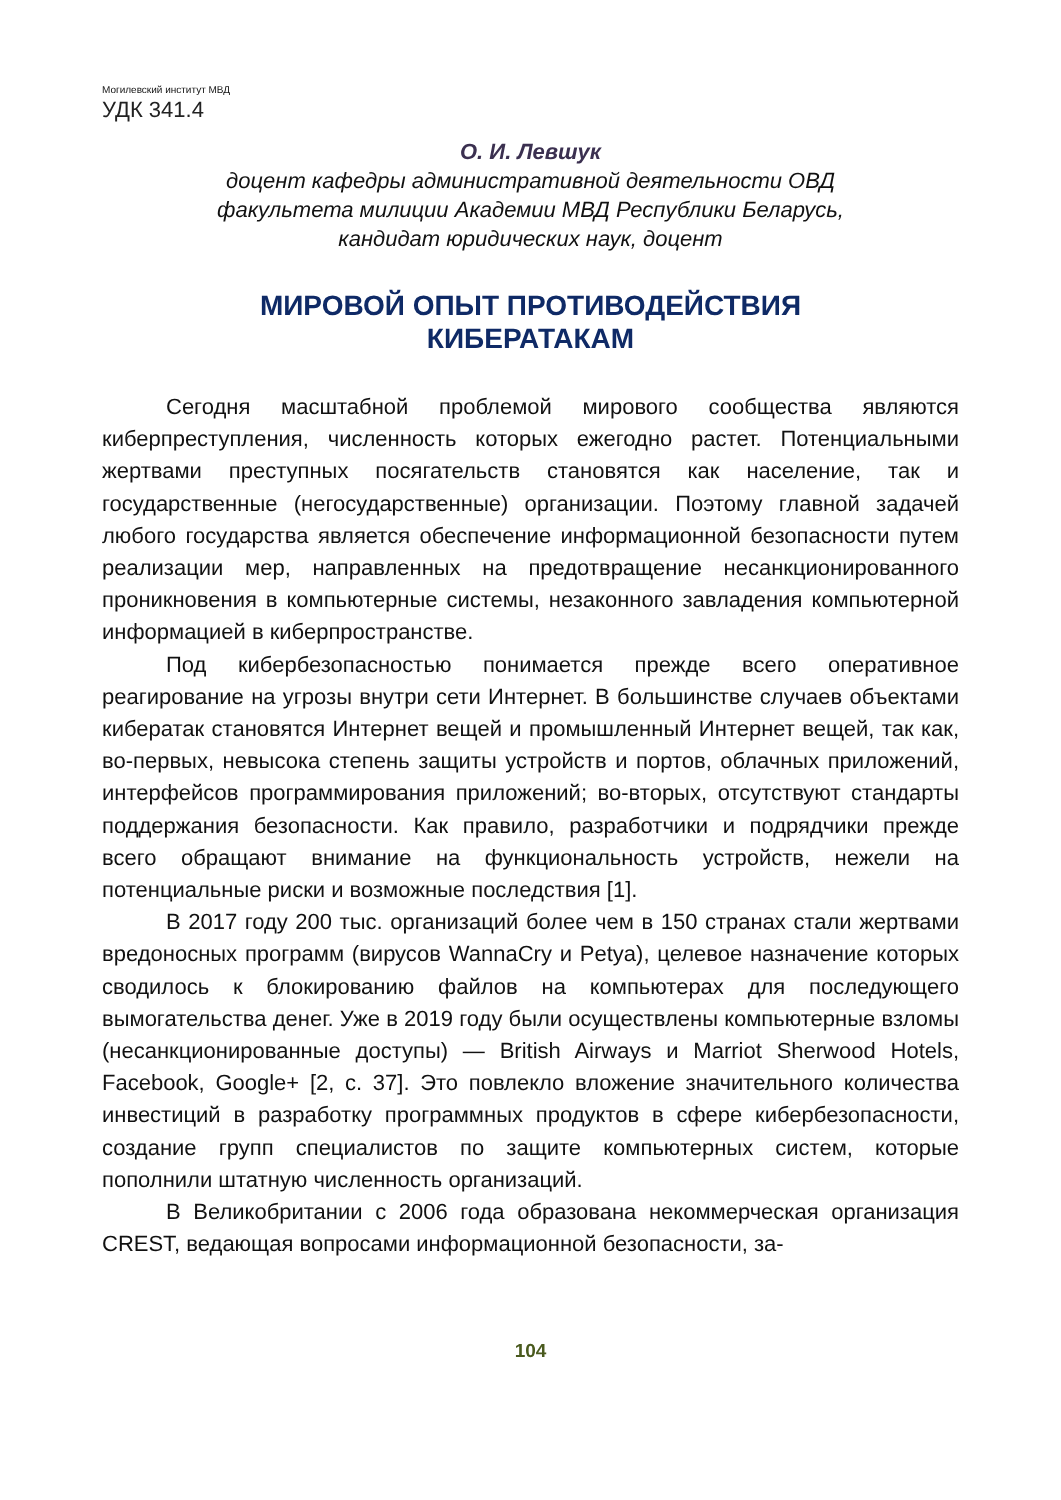Могилевский институт МВД
УДК 341.4
О. И. Левшук
доцент кафедры административной деятельности ОВД
факультета милиции Академии МВД Республики Беларусь,
кандидат юридических наук, доцент
МИРОВОЙ ОПЫТ ПРОТИВОДЕЙСТВИЯ
КИБЕРАТАКАМ
Сегодня масштабной проблемой мирового сообщества являются киберпреступления, численность которых ежегодно растет. Потенциальными жертвами преступных посягательств становятся как население, так и государственные (негосударственные) организации. Поэтому главной задачей любого государства является обеспечение информационной безопасности путем реализации мер, направленных на предотвращение несанкционированного проникновения в компьютерные системы, незаконного завладения компьютерной информацией в киберпространстве.
Под кибербезопасностью понимается прежде всего оперативное реагирование на угрозы внутри сети Интернет. В большинстве случаев объектами кибератак становятся Интернет вещей и промышленный Интернет вещей, так как, во-первых, невысока степень защиты устройств и портов, облачных приложений, интерфейсов программирования приложений; во-вторых, отсутствуют стандарты поддержания безопасности. Как правило, разработчики и подрядчики прежде всего обращают внимание на функциональность устройств, нежели на потенциальные риски и возможные последствия [1].
В 2017 году 200 тыс. организаций более чем в 150 странах стали жертвами вредоносных программ (вирусов WannaCry и Petya), целевое назначение которых сводилось к блокированию файлов на компьютерах для последующего вымогательства денег. Уже в 2019 году были осуществлены компьютерные взломы (несанкционированные доступы) — British Airways и Marriot Sherwood Hotels, Facebook, Google+ [2, с. 37]. Это повлекло вложение значительного количества инвестиций в разработку программных продуктов в сфере кибербезопасности, создание групп специалистов по защите компьютерных систем, которые пополнили штатную численность организаций.
В Великобритании с 2006 года образована некоммерческая организация CREST, ведающая вопросами информационной безопасности, за-
104